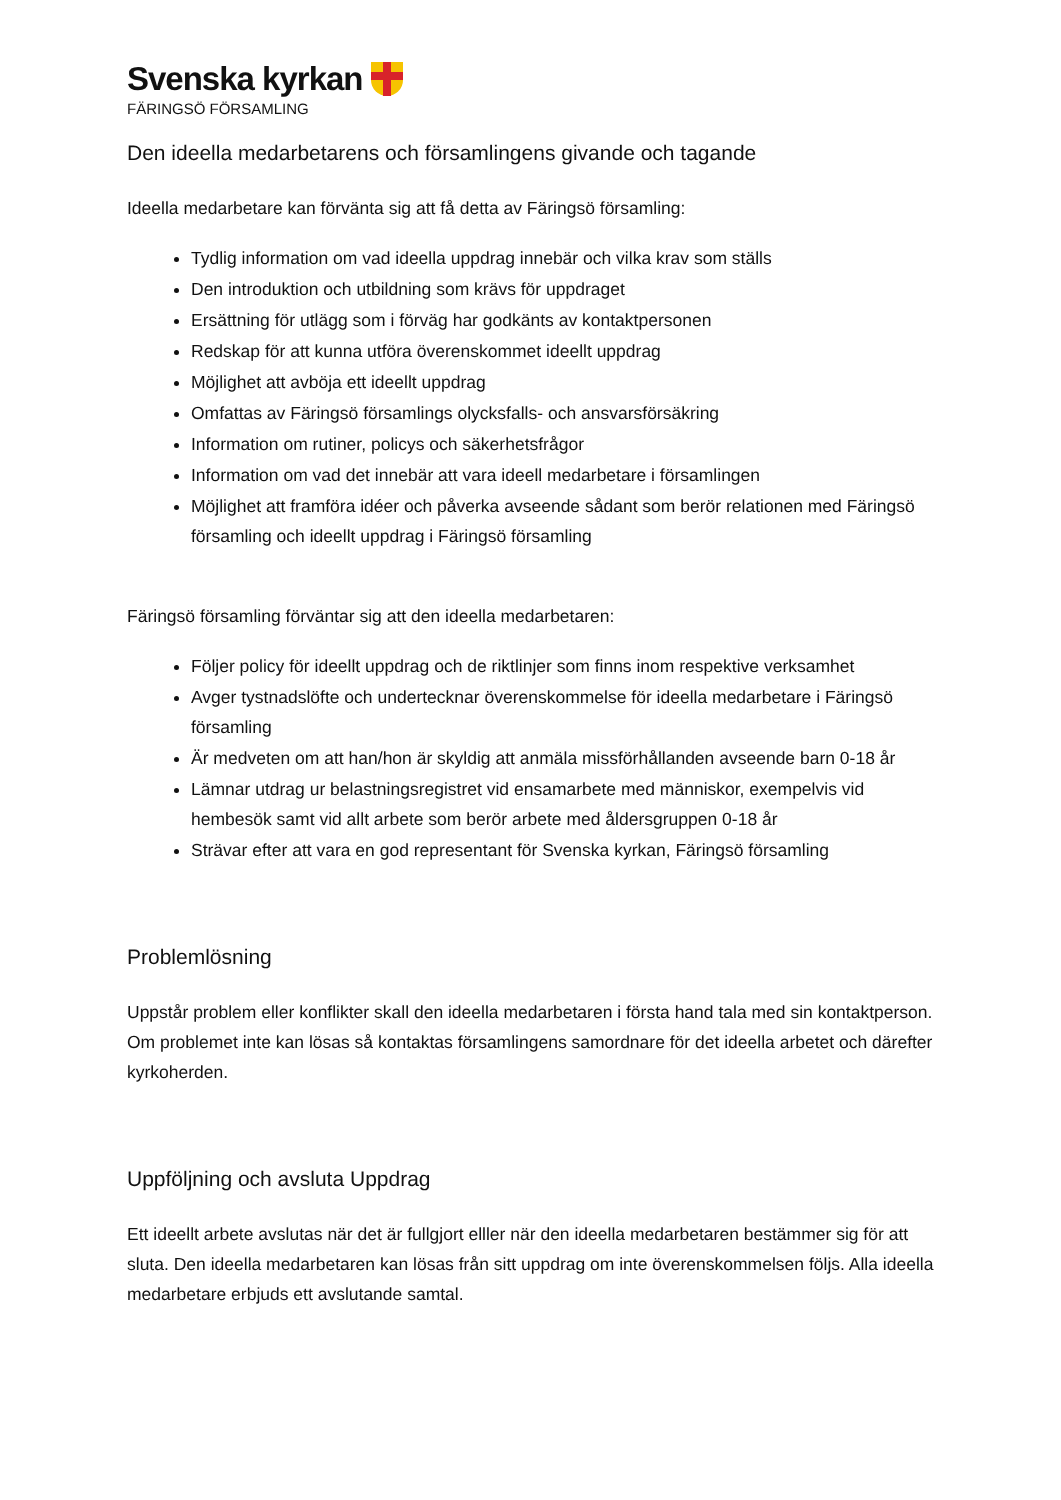Svenska kyrkan
FÄRINGSÖ FÖRSAMLING
Den ideella medarbetarens och församlingens givande och tagande
Ideella medarbetare kan förvänta sig att få detta av Färingsö församling:
Tydlig information om vad ideella uppdrag innebär och vilka krav som ställs
Den introduktion och utbildning som krävs för uppdraget
Ersättning för utlägg som i förväg har godkänts av kontaktpersonen
Redskap för att kunna utföra överenskommet ideellt uppdrag
Möjlighet att avböja ett ideellt uppdrag
Omfattas av Färingsö församlings olycksfalls- och ansvarsförsäkring
Information om rutiner, policys och säkerhetsfrågor
Information om vad det innebär att vara ideell medarbetare i församlingen
Möjlighet att framföra idéer och påverka avseende sådant som berör relationen med Färingsö församling och ideellt uppdrag i Färingsö församling
Färingsö församling förväntar sig att den ideella medarbetaren:
Följer policy för ideellt uppdrag och de riktlinjer som finns inom respektive verksamhet
Avger tystnadslöfte och undertecknar överenskommelse för ideella medarbetare i Färingsö församling
Är medveten om att han/hon är skyldig att anmäla missförhållanden avseende barn 0-18 år
Lämnar utdrag ur belastningsregistret vid ensamarbete med människor, exempelvis vid hembesök samt vid allt arbete som berör arbete med åldersgruppen 0-18 år
Strävar efter att vara en god representant för Svenska kyrkan, Färingsö församling
Problemlösning
Uppstår problem eller konflikter skall den ideella medarbetaren i första hand tala med sin kontaktperson. Om problemet inte kan lösas så kontaktas församlingens samordnare för det ideella arbetet och därefter kyrkoherden.
Uppföljning och avsluta Uppdrag
Ett ideellt arbete avslutas när det är fullgjort elller när den ideella medarbetaren bestämmer sig för att sluta. Den ideella medarbetaren kan lösas från sitt uppdrag om inte överenskommelsen följs. Alla ideella medarbetare erbjuds ett avslutande samtal.